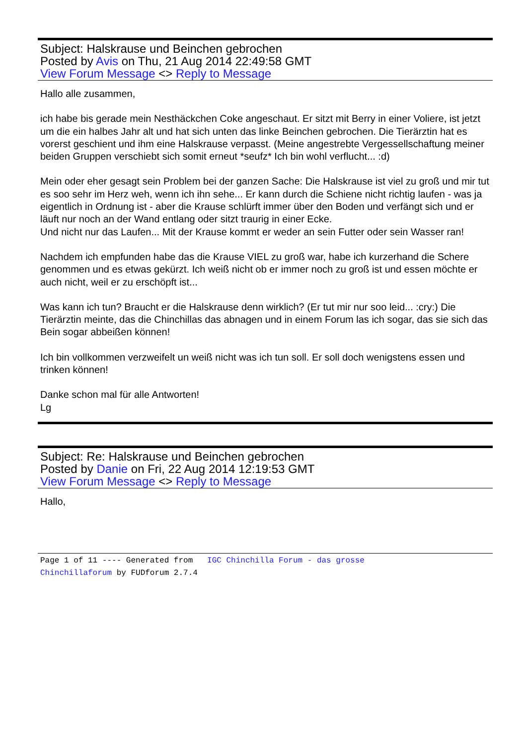Subject: Halskrause und Beinchen gebrochen
Posted by Avis on Thu, 21 Aug 2014 22:49:58 GMT
View Forum Message <> Reply to Message
Hallo alle zusammen,
ich habe bis gerade mein Nesthäckchen Coke angeschaut. Er sitzt mit Berry in einer Voliere, ist jetzt um die ein halbes Jahr alt und hat sich unten das linke Beinchen gebrochen. Die Tierärztin hat es vorerst geschient und ihm eine Halskrause verpasst. (Meine angestrebte Vergessellschaftung meiner beiden Gruppen verschiebt sich somit erneut *seufz* Ich bin wohl verflucht... :d)
Mein oder eher gesagt sein Problem bei der ganzen Sache: Die Halskrause ist viel zu groß und mir tut es soo sehr im Herz weh, wenn ich ihn sehe... Er kann durch die Schiene nicht richtig laufen - was ja eigentlich in Ordnung ist - aber die Krause schlürft immer über den Boden und verfängt sich und er läuft nur noch an der Wand entlang oder sitzt traurig in einer Ecke.
Und nicht nur das Laufen... Mit der Krause kommt er weder an sein Futter oder sein Wasser ran!
Nachdem ich empfunden habe das die Krause VIEL zu groß war, habe ich kurzerhand die Schere genommen und es etwas gekürzt. Ich weiß nicht ob er immer noch zu groß ist und essen möchte er auch nicht, weil er zu erschöpft ist...
Was kann ich tun? Braucht er die Halskrause denn wirklich? (Er tut mir nur soo leid... :cry:) Die Tierärztin meinte, das die Chinchillas das abnagen und in einem Forum las ich sogar, das sie sich das Bein sogar abbeißen können!
Ich bin vollkommen verzweifelt un weiß nicht was ich tun soll. Er soll doch wenigstens essen und trinken können!
Danke schon mal für alle Antworten!
Lg
Subject: Re: Halskrause und Beinchen gebrochen
Posted by Danie on Fri, 22 Aug 2014 12:19:53 GMT
View Forum Message <> Reply to Message
Hallo,
Page 1 of 11 ---- Generated from IGC Chinchilla Forum - das grosse
Chinchillaforum by FUDforum 2.7.4